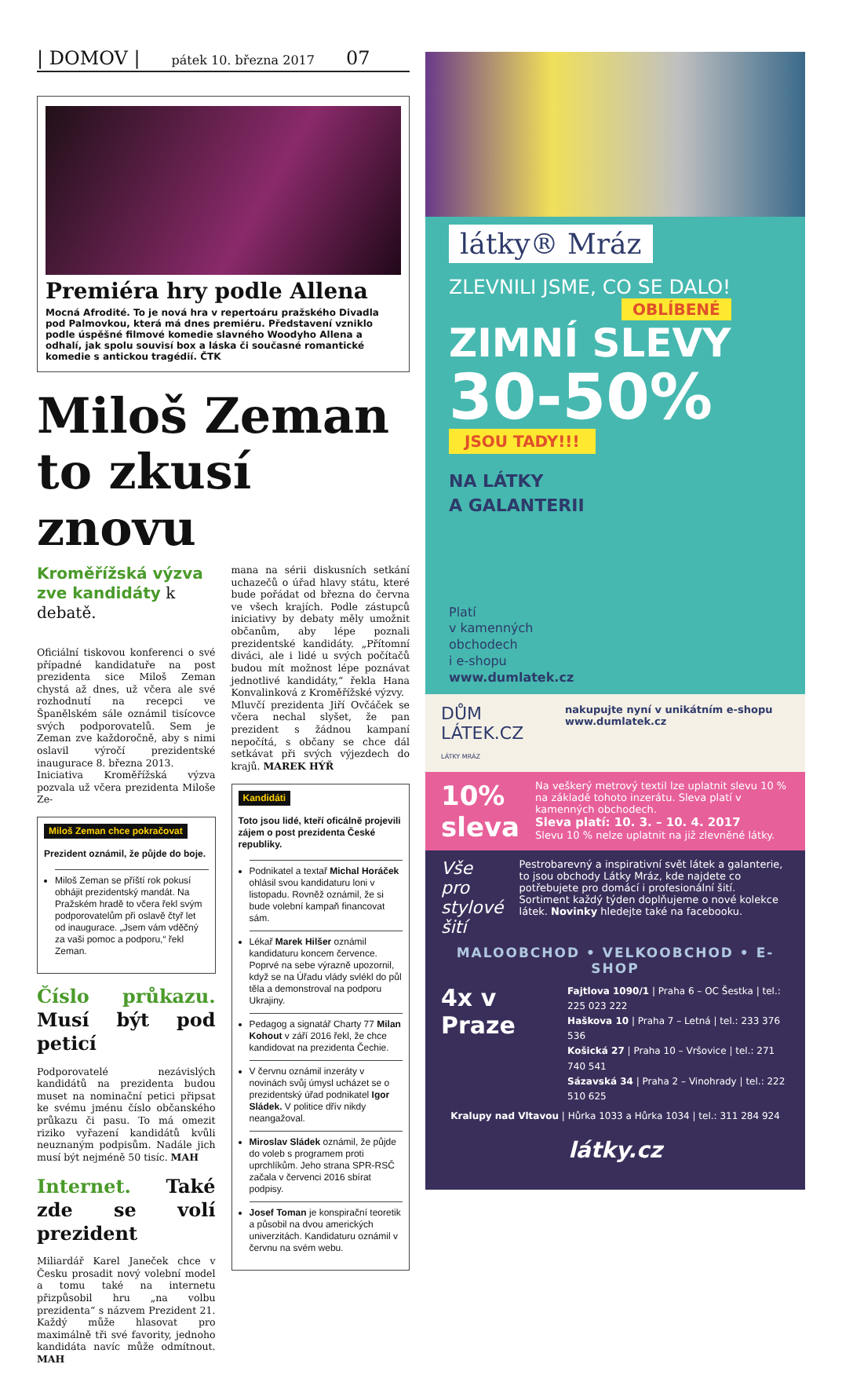| DOMOV | pátek 10. března 2017 07
Premiéra hry podle Allena
Mocná Afrodité. To je nová hra v repertoáru pražského Divadla pod Palmovkou, která má dnes premiéru. Představení vzniklo podle úspěšné filmové komedie slavného Woodyho Allena a odhalí, jak spolu souvisí box a láska či současné romantické komedie s antickou tragédií. ČTK
Miloš Zeman to zkusí znovu
Kroměřížská výzva zve kandidáty k debatě.
Oficiální tiskovou konferenci o své případné kandidatuře na post prezidenta sice Miloš Zeman chystá až dnes, už včera ale své rozhodnutí na recepci ve Španělském sále oznámil tisícovce svých podporovatelů. Sem je Zeman zve každoročně, aby s nimi oslavil výročí prezidentské inaugurace 8. března 2013.
Iniciativa Kroměřížská výzva pozvala už včera prezidenta Miloše Ze-
Miloš Zeman chce pokračovat
Prezident oznámil, že půjde do boje.
Miloš Zeman se příští rok pokusí obhájit prezidentský mandát. Na Pražském hradě to včera řekl svým podporovatelům při oslavě čtyř let od inaugurace. „Jsem vám vděčný za vaši pomoc a podporu,“ řekl Zeman.
Číslo průkazu. Musí být pod peticí
Podporovatelé nezávislých kandidátů na prezidenta budou muset na nominační petici připsat ke svému jménu číslo občanského průkazu či pasu. To má omezit riziko vyřazení kandidátů kvůli neuznaným podpisům. Nadále jich musí být nejméně 50 tisíc. MAH
Internet. Také zde se volí prezident
Miliardář Karel Janeček chce v Česku prosadit nový volební model a tomu také na internetu přizpůsobil hru „na volbu prezidenta“ s názvem Prezident 21. Každý může hlasovat pro maximálně tři své favority, jednoho kandidáta navíc může odmítnout. MAH
mana na sérii diskusních setkání uchazečů o úřad hlavy státu, které bude pořádat od března do června ve všech krajích. Podle zástupců iniciativy by debaty měly umožnit občanům, aby lépe poznali prezidentské kandidáty. „Přítomní diváci, ale i lidé u svých počítačů budou mít možnost lépe poznávat jednotlivé kandidáty,“ řekla Hana Konvalinková z Kroměřížské výzvy.
Mluvčí prezidenta Jiří Ovčáček se včera nechal slyšet, že pan prezident s žádnou kampaní nepočítá, s občany se chce dál setkávat při svých výjezdech do krajů. MAREK HÝŘ
Kandidáti
Toto jsou lidé, kteří oficálně projevili zájem o post prezidenta České republiky.
Podnikatel a textař Michal Horáček ohlásil svou kandidaturu loni v listopadu. Rovněž oznámil, že si bude volební kampaň financovat sám.
Lékař Marek Hilšer oznámil kandidaturu koncem července. Poprvé na sebe výrazně upozornil, když se na Úřadu vlády svlékl do půl těla a demonstroval na podporu Ukrajiny.
Pedagog a signatář Charty 77 Milan Kohout v září 2016 řekl, že chce kandidovat na prezidenta Čechie.
V červnu oznámil inzeráty v novinách svůj úmysl ucházet se o prezidentský úřad podnikatel Igor Sládek. V politice dřív nikdy neangažoval.
Miroslav Sládek oznámil, že půjde do voleb s programem proti uprchlíkům. Jeho strana SPR-RSČ začala v červenci 2016 sbírat podpisy.
Josef Toman je konspirační teoretik a působil na dvou amerických univerzitách. Kandidaturu oznámil v červnu na svém webu.
látky® Mráz
ZLEVNILI JSME, CO SE DALO!
OBLÍBENÉ
ZIMNÍ SLEVY
30-50%
JSOU TADY!!!
NA LÁTKY
A GALANTERII
Platí
v kamenných
obchodech
i e-shopu
www.dumlatek.cz
DŮM LÁTEK.CZ
LÁTKY MRÁZ nakupujte nyní v unikátním e-shopu www.dumlatek.cz
10%
sleva
Na veškerý metrový textil lze uplatnit slevu 10 % na základě tohoto inzerátu. Sleva platí v kamenných obchodech.
Sleva platí: 10. 3. – 10. 4. 2017
Slevu 10 % nelze uplatnit na již zlevněné látky.
Vše pro stylové šití
Pestrobarevný a inspirativní svět látek a galanterie, to jsou obchody Látky Mráz, kde najdete co potřebujete pro domácí i profesionální šití.
Sortiment každý týden doplňujeme o nové kolekce látek. Novinky hledejte také na facebooku.
MALOOBCHOD • VELKOOBCHOD • E-SHOP
4x v Praze
Fajtlova 1090/1 | Praha 6 – OC Šestka | tel.: 225 023 222
Haškova 10 | Praha 7 – Letná | tel.: 233 376 536
Košická 27 | Praha 10 – Vršovice | tel.: 271 740 541
Sázavská 34 | Praha 2 – Vinohrady | tel.: 222 510 625
Kralupy nad Vltavou | Hůrka 1033 a Hůrka 1034 | tel.: 311 284 924
látky.cz